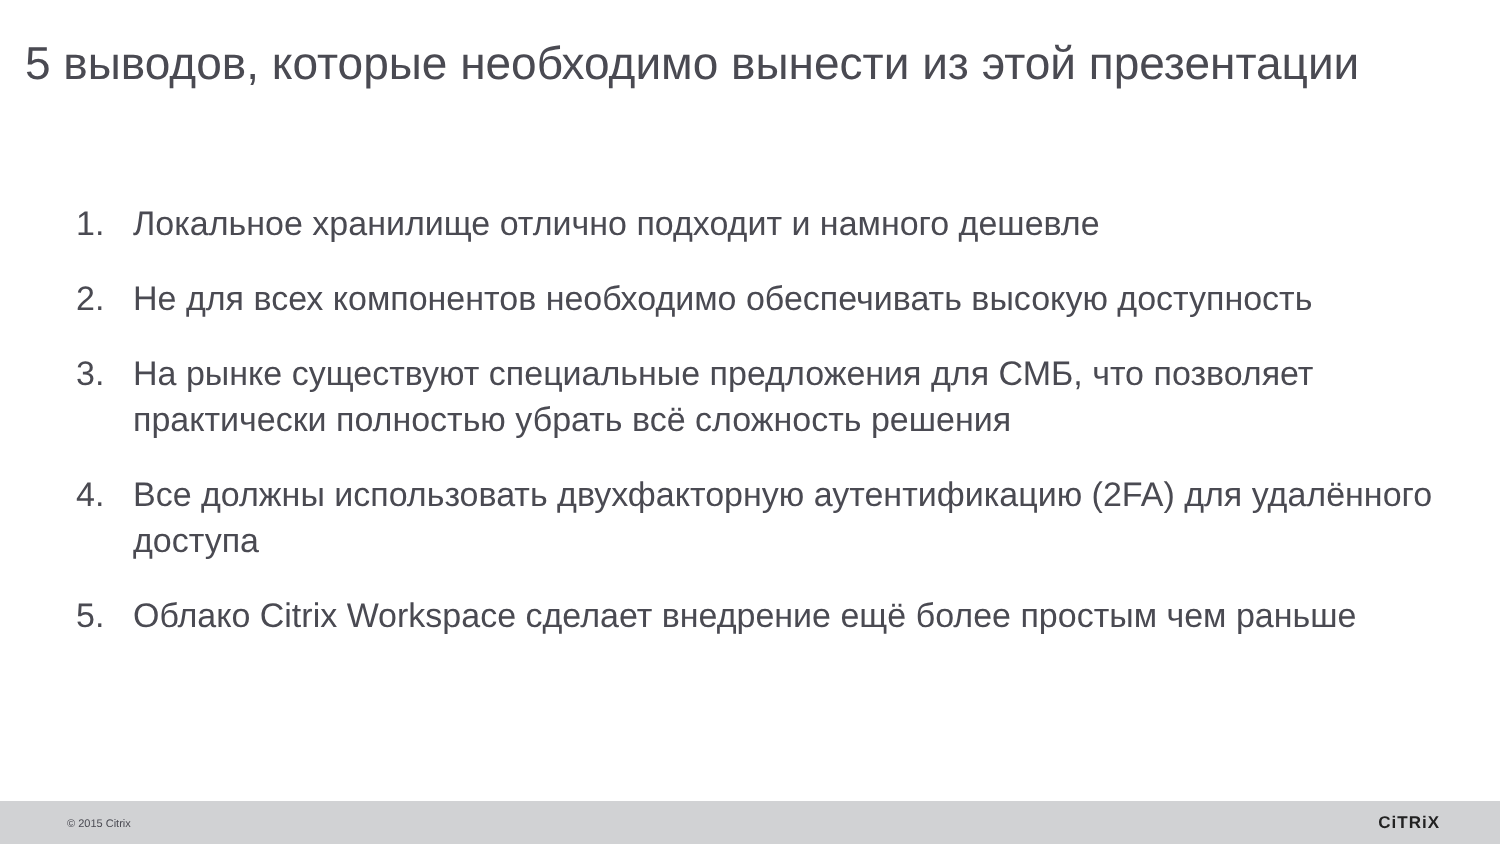5 выводов, которые необходимо вынести из этой презентации
1. Локальное хранилище отлично подходит и намного дешевле
2. Не для всех компонентов необходимо обеспечивать высокую доступность
3. На рынке существуют специальные предложения для СМБ, что позволяет практически полностью убрать всё сложность решения
4. Все должны использовать двухфакторную аутентификацию (2FA) для удалённого доступа
5. Облако Citrix Workspace сделает внедрение ещё более простым чем раньше
© 2015 Citrix CiTRiX